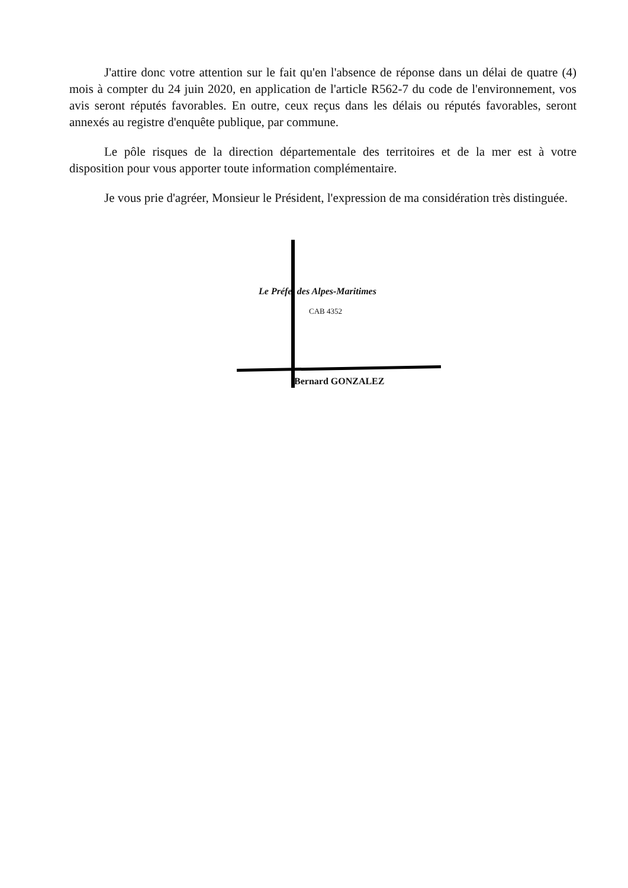J'attire donc votre attention sur le fait qu'en l'absence de réponse dans un délai de quatre (4) mois à compter du 24 juin 2020, en application de l'article R562-7 du code de l'environnement, vos avis seront réputés favorables. En outre, ceux reçus dans les délais ou réputés favorables, seront annexés au registre d'enquête publique, par commune.
Le pôle risques de la direction départementale des territoires et de la mer est à votre disposition pour vous apporter toute information complémentaire.
Je vous prie d'agréer, Monsieur le Président, l'expression de ma considération très distinguée.
Le Préfet des Alpes-Maritimes
CAB 4352
Bernard GONZALEZ